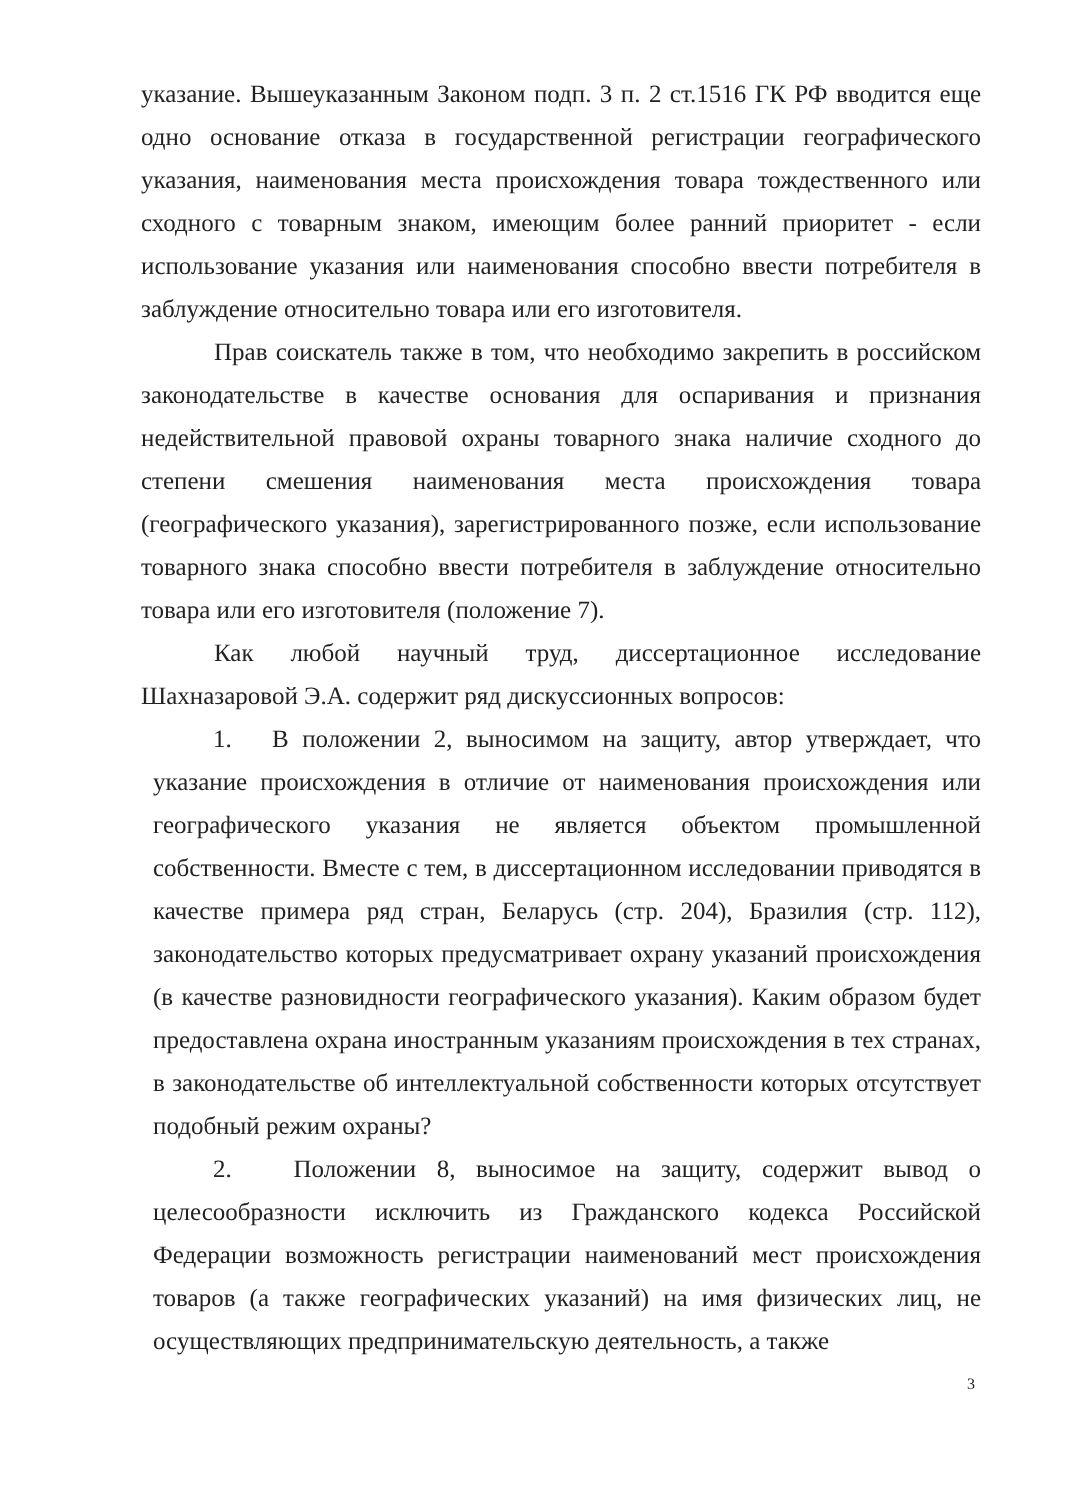указание. Вышеуказанным Законом подп. 3 п. 2 ст.1516 ГК РФ вводится еще одно основание отказа в государственной регистрации географического указания, наименования места происхождения товара тождественного или сходного с товарным знаком, имеющим более ранний приоритет - если использование указания или наименования способно ввести потребителя в заблуждение относительно товара или его изготовителя.
Прав соискатель также в том, что необходимо закрепить в российском законодательстве в качестве основания для оспаривания и признания недействительной правовой охраны товарного знака наличие сходного до степени смешения наименования места происхождения товара (географического указания), зарегистрированного позже, если использование товарного знака способно ввести потребителя в заблуждение относительно товара или его изготовителя (положение 7).
Как любой научный труд, диссертационное исследование Шахназаровой Э.А. содержит ряд дискуссионных вопросов:
1. В положении 2, выносимом на защиту, автор утверждает, что указание происхождения в отличие от наименования происхождения или географического указания не является объектом промышленной собственности. Вместе с тем, в диссертационном исследовании приводятся в качестве примера ряд стран, Беларусь (стр. 204), Бразилия (стр. 112), законодательство которых предусматривает охрану указаний происхождения (в качестве разновидности географического указания). Каким образом будет предоставлена охрана иностранным указаниям происхождения в тех странах, в законодательстве об интеллектуальной собственности которых отсутствует подобный режим охраны?
2. Положении 8, выносимое на защиту, содержит вывод о целесообразности исключить из Гражданского кодекса Российской Федерации возможность регистрации наименований мест происхождения товаров (а также географических указаний) на имя физических лиц, не осуществляющих предпринимательскую деятельность, а также
3